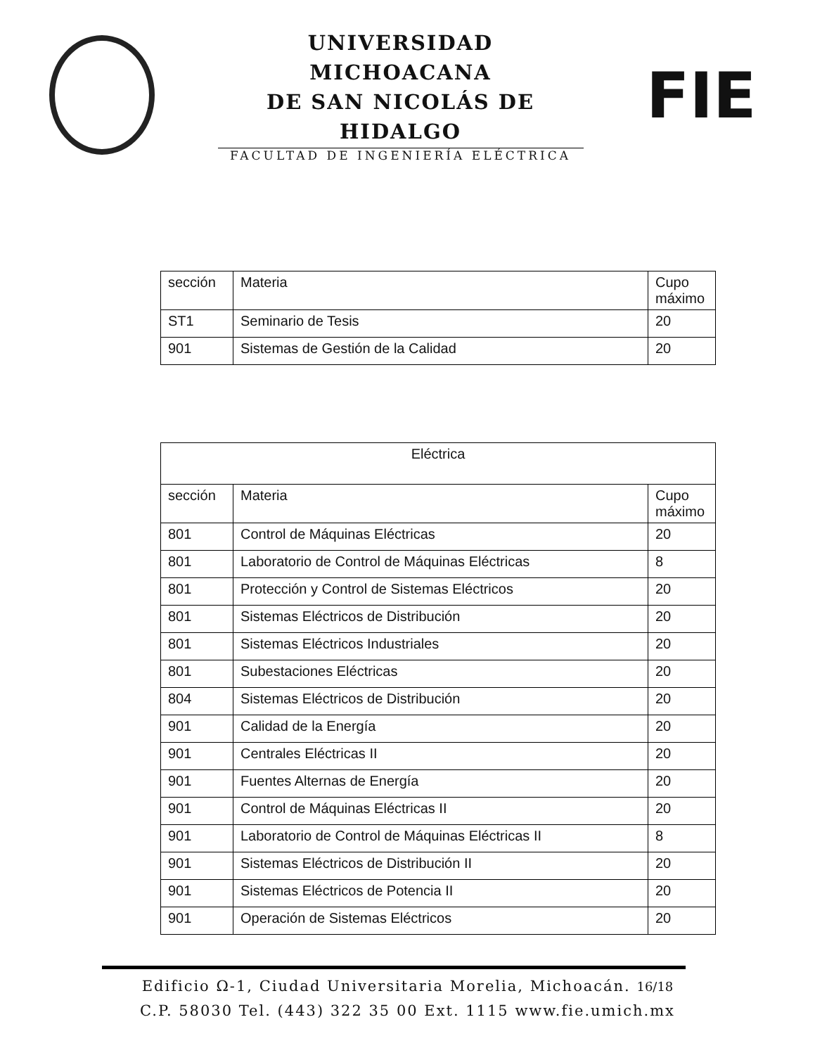UNIVERSIDAD MICHOACANA
DE SAN NICOLÁS DE HIDALGO
FACULTAD DE INGENIERÍA ELÉCTRICA
FIE
| sección | Materia | Cupo máximo |
| --- | --- | --- |
| ST1 | Seminario de Tesis | 20 |
| 901 | Sistemas de Gestión de la Calidad | 20 |
| Eléctrica | | |
| --- | --- | --- |
| sección | Materia | Cupo máximo |
| 801 | Control de Máquinas Eléctricas | 20 |
| 801 | Laboratorio de Control de Máquinas Eléctricas | 8 |
| 801 | Protección y Control de Sistemas Eléctricos | 20 |
| 801 | Sistemas Eléctricos de Distribución | 20 |
| 801 | Sistemas Eléctricos Industriales | 20 |
| 801 | Subestaciones Eléctricas | 20 |
| 804 | Sistemas Eléctricos de Distribución | 20 |
| 901 | Calidad de la Energía | 20 |
| 901 | Centrales Eléctricas II | 20 |
| 901 | Fuentes Alternas de Energía | 20 |
| 901 | Control de Máquinas Eléctricas II | 20 |
| 901 | Laboratorio de Control de Máquinas Eléctricas II | 8 |
| 901 | Sistemas Eléctricos de Distribución II | 20 |
| 901 | Sistemas Eléctricos de Potencia II | 20 |
| 901 | Operación de Sistemas Eléctricos | 20 |
Edificio Ω-1, Ciudad Universitaria Morelia, Michoacán. 16/18
C.P. 58030 Tel. (443) 322 35 00 Ext. 1115 www.fie.umich.mx